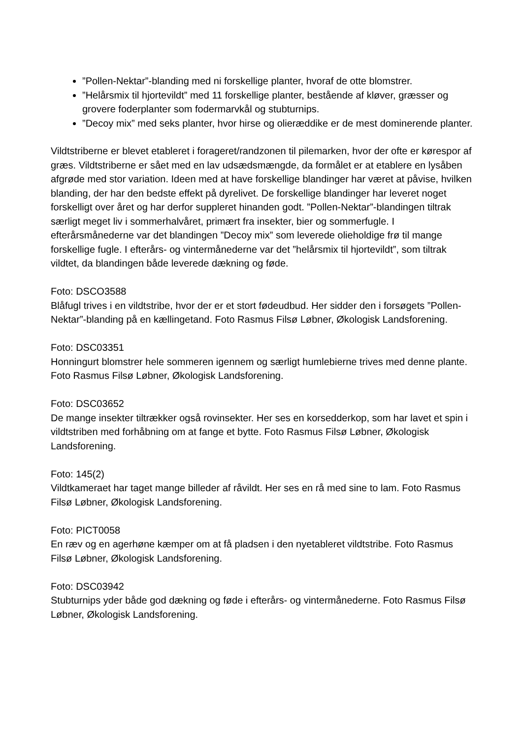”Pollen-Nektar”-blanding med ni forskellige planter, hvoraf de otte blomstrer.
”Helårsmix til hjortevildt” med 11 forskellige planter, bestående af kløver, græsser og grovere foderplanter som fodermarvkål og stubturnips.
”Decoy mix” med seks planter, hvor hirse og olieræddike er de mest dominerende planter.
Vildtstriberne er blevet etableret i forageret/randzonen til pilemarken, hvor der ofte er kørespor af græs. Vildtstriberne er sået med en lav udsædsmængde, da formålet er at etablere en lysåben afgrøde med stor variation. Ideen med at have forskellige blandinger har været at påvise, hvilken blanding, der har den bedste effekt på dyrelivet. De forskellige blandinger har leveret noget forskelligt over året og har derfor suppleret hinanden godt. ”Pollen-Nektar”-blandingen tiltrak særligt meget liv i sommerhalvåret, primært fra insekter, bier og sommerfugle. I efterårsmånederne var det blandingen ”Decoy mix” som leverede olieholdige frø til mange forskellige fugle. I efterårs- og vintermånederne var det ”helårsmix til hjortevildt”, som tiltrak vildtet, da blandingen både leverede dækning og føde.
Foto: DSCO3588
Blåfugl trives i en vildtstribe, hvor der er et stort fødeudbud. Her sidder den i forsøgets ”Pollen-Nektar”-blanding på en kællingetand. Foto Rasmus Filsø Løbner, Økologisk Landsforening.
Foto: DSC03351
Honningurt blomstrer hele sommeren igennem og særligt humlebierne trives med denne plante. Foto Rasmus Filsø Løbner, Økologisk Landsforening.
Foto: DSC03652
De mange insekter tiltrækker også rovinsekter. Her ses en korsedderkop, som har lavet et spin i vildtstriben med forhåbning om at fange et bytte. Foto Rasmus Filsø Løbner, Økologisk Landsforening.
Foto: 145(2)
Vildtkameraet har taget mange billeder af råvildt. Her ses en rå med sine to lam. Foto Rasmus Filsø Løbner, Økologisk Landsforening.
Foto: PICT0058
En ræv og en agerhøne kæmper om at få pladsen i den nyetableret vildtstribe. Foto Rasmus Filsø Løbner, Økologisk Landsforening.
Foto: DSC03942
Stubturnips yder både god dækning og føde i efterårs- og vintermånederne. Foto Rasmus Filsø Løbner, Økologisk Landsforening.